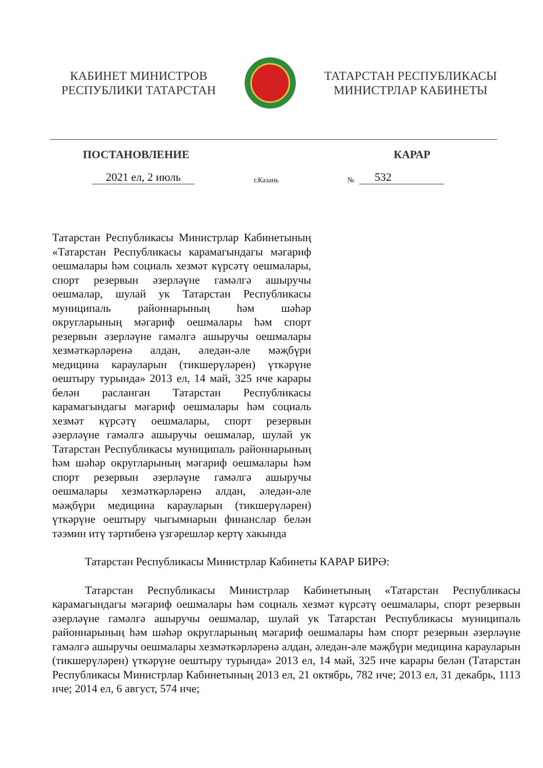КАБИНЕТ МИНИСТРОВ
РЕСПУБЛИКИ ТАТАРСТАН
ТАТАРСТАН РЕСПУБЛИКАСЫ
МИНИСТРЛАР КАБИНЕТЫ
ПОСТАНОВЛЕНИЕ КАРАР
2021 ел, 2 июль г.Казань № 532
Татарстан Республикасы Министрлар Кабинетының «Татарстан Республикасы карамагындагы мәгариф оешмалары һәм социаль хезмәт күрсәтү оешмалары, спорт резервын әзерләүне гамәлгә ашыручы оешмалар, шулай ук Татарстан Республикасы муниципаль районнарының һәм шәһәр округларының мәгариф оешмалары һәм спорт резервын әзерләүне гамәлгә ашыручы оешмалары хезмәткәрләренә алдан, әледән-әле мәҗбүри медицина карауларын (тикшерүләрен) үткәрүне оештыру турында» 2013 ел, 14 май, 325 нче карары белән расланган Татарстан Республикасы карамагындагы мәгариф оешмалары һәм социаль хезмәт күрсәтү оешмалары, спорт резервын әзерләүне гамәлгә ашыручы оешмалар, шулай ук Татарстан Республикасы муниципаль районнарының һәм шәһәр округларының мәгариф оешмалары һәм спорт резервын әзерләүне гамәлгә ашыручы оешмалары хезмәткәрләренә алдан, әледән-әле мәҗбүри медицина карауларын (тикшерүләрен) үткәрүне оештыру чыгымнарын финанслар белән тәэмин итү тәртибенә үзгәрешләр кертү хакында
Татарстан Республикасы Министрлар Кабинеты КАРАР БИРӘ:
Татарстан Республикасы Министрлар Кабинетының «Татарстан Республикасы карамагындагы мәгариф оешмалары һәм социаль хезмәт күрсәтү оешмалары, спорт резервын әзерләүне гамәлгә ашыручы оешмалар, шулай ук Татарстан Республикасы муниципаль районнарының һәм шәһәр округларының мәгариф оешмалары һәм спорт резервын әзерләүне гамәлгә ашыручы оешмалары хезмәткәрләренә алдан, әледән-әле мәҗбүри медицина карауларын (тикшерүләрен) үткәрүне оештыру турында» 2013 ел, 14 май, 325 нче карары белән (Татарстан Республикасы Министрлар Кабинетының 2013 ел, 21 октябрь, 782 нче; 2013 ел, 31 декабрь, 1113 нче; 2014 ел, 6 август, 574 нче;